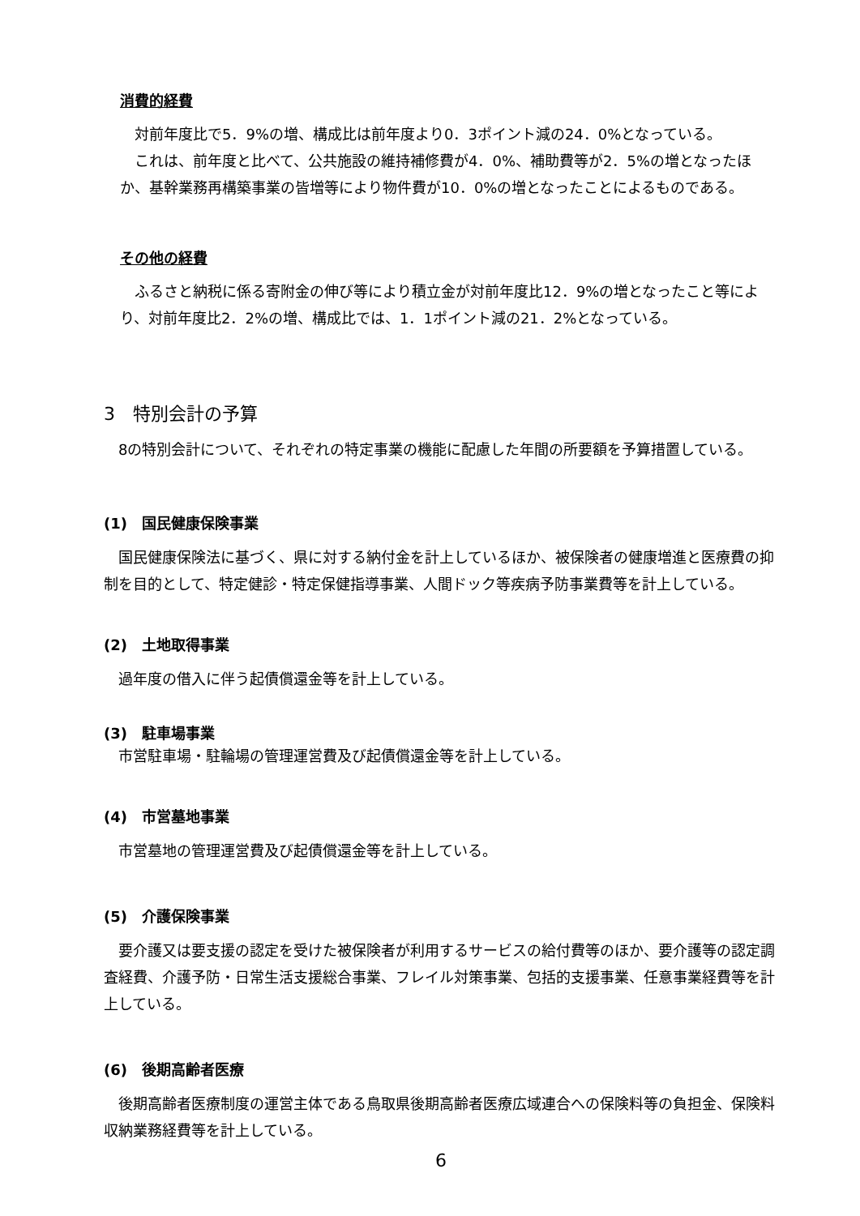消費的経費
　対前年度比で5．9%の増、構成比は前年度より0．3ポイント減の24．0%となっている。
　これは、前年度と比べて、公共施設の維持補修費が4．0%、補助費等が2．5%の増となったほか、基幹業務再構築事業の皆増等により物件費が10．0%の増となったことによるものである。
その他の経費
　ふるさと納税に係る寄附金の伸び等により積立金が対前年度比12．9%の増となったこと等により、対前年度比2．2%の増、構成比では、1．1ポイント減の21．2%となっている。
3　特別会計の予算
　8の特別会計について、それぞれの特定事業の機能に配慮した年間の所要額を予算措置している。
(1)　国民健康保険事業
　国民健康保険法に基づく、県に対する納付金を計上しているほか、被保険者の健康増進と医療費の抑制を目的として、特定健診・特定保健指導事業、人間ドック等疾病予防事業費等を計上している。
(2)　土地取得事業
　過年度の借入に伴う起債償還金等を計上している。
(3)　駐車場事業
　市営駐車場・駐輪場の管理運営費及び起債償還金等を計上している。
(4)　市営墓地事業
　市営墓地の管理運営費及び起債償還金等を計上している。
(5)　介護保険事業
　要介護又は要支援の認定を受けた被保険者が利用するサービスの給付費等のほか、要介護等の認定調査経費、介護予防・日常生活支援総合事業、フレイル対策事業、包括的支援事業、任意事業経費等を計上している。
(6)　後期高齢者医療
　後期高齢者医療制度の運営主体である鳥取県後期高齢者医療広域連合への保険料等の負担金、保険料収納業務経費等を計上している。
6